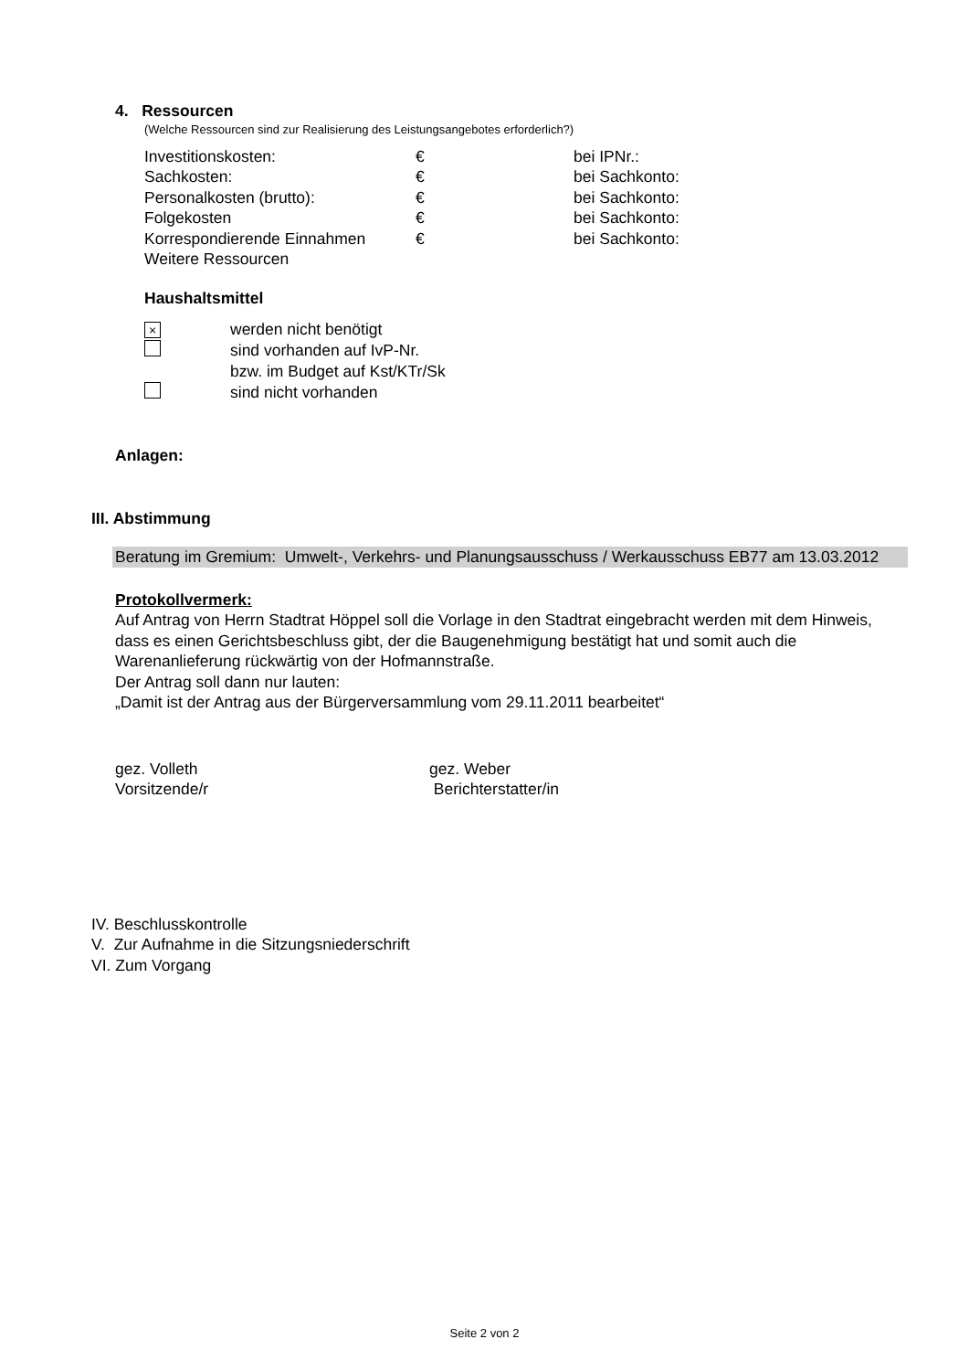4. Ressourcen
(Welche Ressourcen sind zur Realisierung des Leistungsangebotes erforderlich?)
| Investitionskosten: | € | bei IPNr.: |
| Sachkosten: | € | bei Sachkonto: |
| Personalkosten (brutto): | € | bei Sachkonto: |
| Folgekosten | € | bei Sachkonto: |
| Korrespondierende Einnahmen | € | bei Sachkonto: |
| Weitere Ressourcen | | |
Haushaltsmittel
| × | werden nicht benötigt |
| | sind vorhanden auf IvP-Nr. |
| | bzw. im Budget auf Kst/KTr/Sk |
| | sind nicht vorhanden |
Anlagen:
III. Abstimmung
Beratung im Gremium: Umwelt-, Verkehrs- und Planungsausschuss / Werkausschuss EB77 am 13.03.2012
Protokollvermerk:
Auf Antrag von Herrn Stadtrat Höppel soll die Vorlage in den Stadtrat eingebracht werden mit dem Hinweis, dass es einen Gerichtsbeschluss gibt, der die Baugenehmigung bestätigt hat und somit auch die Warenanlieferung rückwärtig von der Hofmannstraße.
Der Antrag soll dann nur lauten:
„Damit ist der Antrag aus der Bürgerversammlung vom 29.11.2011 bearbeitet“
| gez. Volleth | gez. Weber |
| Vorsitzende/r | Berichterstatter/in |
IV. Beschlusskontrolle
V. Zur Aufnahme in die Sitzungsniederschrift
VI. Zum Vorgang
Seite 2 von 2